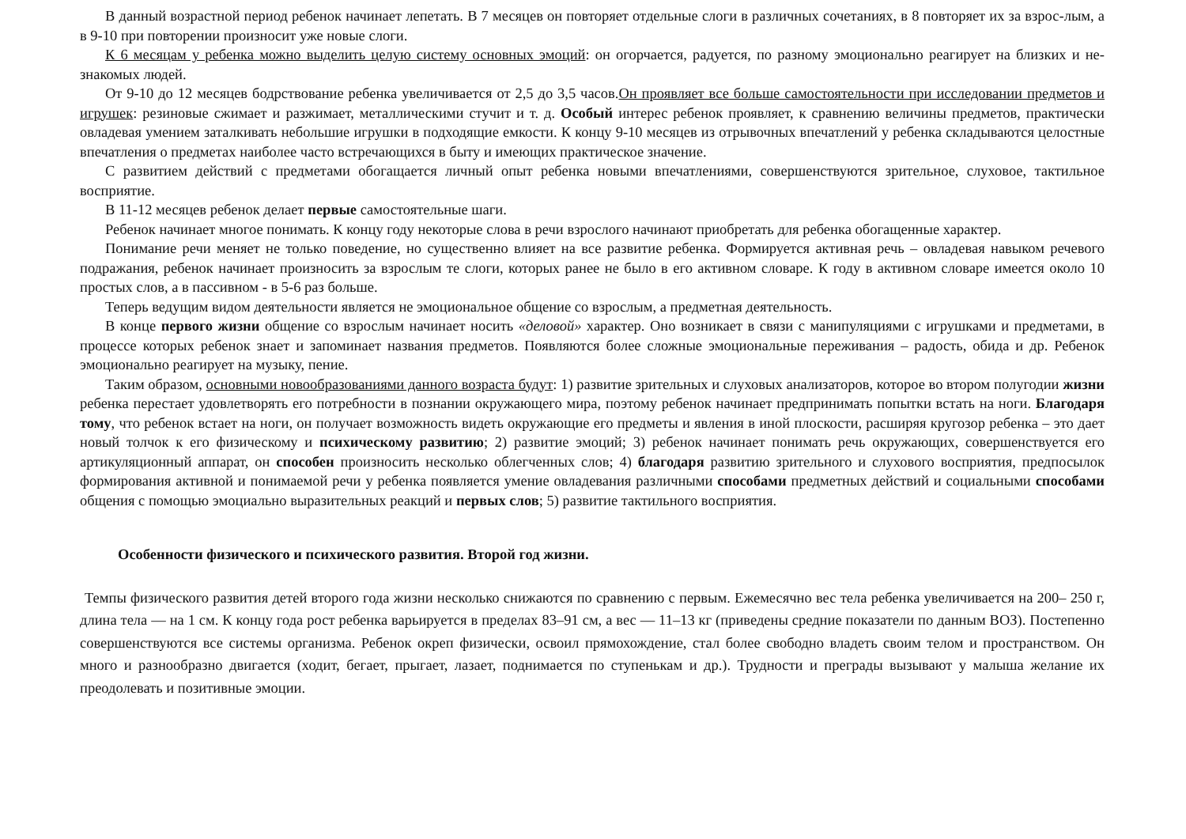В данный возрастной период ребенок начинает лепетать. В 7 месяцев он повторяет отдельные слоги в различных сочетаниях, в 8 повторяет их за взрос-лым, а в 9-10 при повторении произносит уже новые слоги.
К 6 месяцам у ребенка можно выделить целую систему основных эмоций: он огорчается, радуется, по разному эмоционально реагирует на близких и не-знакомых людей.
От 9-10 до 12 месяцев бодрствование ребенка увеличивается от 2,5 до 3,5 часов.Он проявляет все больше самостоятельности при исследовании предметов и игрушек: резиновые сжимает и разжимает, металлическими стучит и т. д. Особый интерес ребенок проявляет, к сравнению величины предметов, практически овладевая умением заталкивать небольшие игрушки в подходящие емкости. К концу 9-10 месяцев из отрывочных впечатлений у ребенка складываются целостные впечатления о предметах наиболее часто встречающихся в быту и имеющих практическое значение.
С развитием действий с предметами обогащается личный опыт ребенка новыми впечатлениями, совершенствуются зрительное, слуховое, тактильное восприятие.
В 11-12 месяцев ребенок делает первые самостоятельные шаги.
Ребенок начинает многое понимать. К концу году некоторые слова в речи взрослого начинают приобретать для ребенка обогащенные характер.
Понимание речи меняет не только поведение, но существенно влияет на все развитие ребенка. Формируется активная речь – овладевая навыком речевого подражания, ребенок начинает произносить за взрослым те слоги, которых ранее не было в его активном словаре. К году в активном словаре имеется около 10 простых слов, а в пассивном - в 5-6 раз больше.
Теперь ведущим видом деятельности является не эмоциональное общение со взрослым, а предметная деятельность.
В конце первого жизни общение со взрослым начинает носить «деловой» характер. Оно возникает в связи с манипуляциями с игрушками и предметами, в процессе которых ребенок знает и запоминает названия предметов. Появляются более сложные эмоциональные переживания – радость, обида и др. Ребенок эмоционально реагирует на музыку, пение.
Таким образом, основными новообразованиями данного возраста будут: 1) развитие зрительных и слуховых анализаторов, которое во втором полугодии жизни ребенка перестает удовлетворять его потребности в познании окружающего мира, поэтому ребенок начинает предпринимать попытки встать на ноги. Благодаря тому, что ребенок встает на ноги, он получает возможность видеть окружающие его предметы и явления в иной плоскости, расширяя кругозор ребенка – это дает новый толчок к его физическому и психическому развитию; 2) развитие эмоций; 3) ребенок начинает понимать речь окружающих, совершенствуется его артикуляционный аппарат, он способен произносить несколько облегченных слов; 4) благодаря развитию зрительного и слухового восприятия, предпосылок формирования активной и понимаемой речи у ребенка появляется умение овладевания различными способами предметных действий и социальными способами общения с помощью эмоциально выразительных реакций и первых слов; 5) развитие тактильного восприятия.
Особенности физического и психического развития. Второй год жизни.
Темпы физического развития детей второго года жизни несколько снижаются по сравнению с первым. Ежемесячно вес тела ребенка увеличивается на 200– 250 г, длина тела — на 1 см. К концу года рост ребенка варьируется в пределах 83–91 см, а вес — 11–13 кг (приведены средние показатели по данным ВОЗ). Постепенно совершенствуются все системы организма. Ребенок окреп физически, освоил прямохождение, стал более свободно владеть своим телом и пространством. Он много и разнообразно двигается (ходит, бегает, прыгает, лазает, поднимается по ступенькам и др.). Трудности и преграды вызывают у малыша желание их преодолевать и позитивные эмоции.